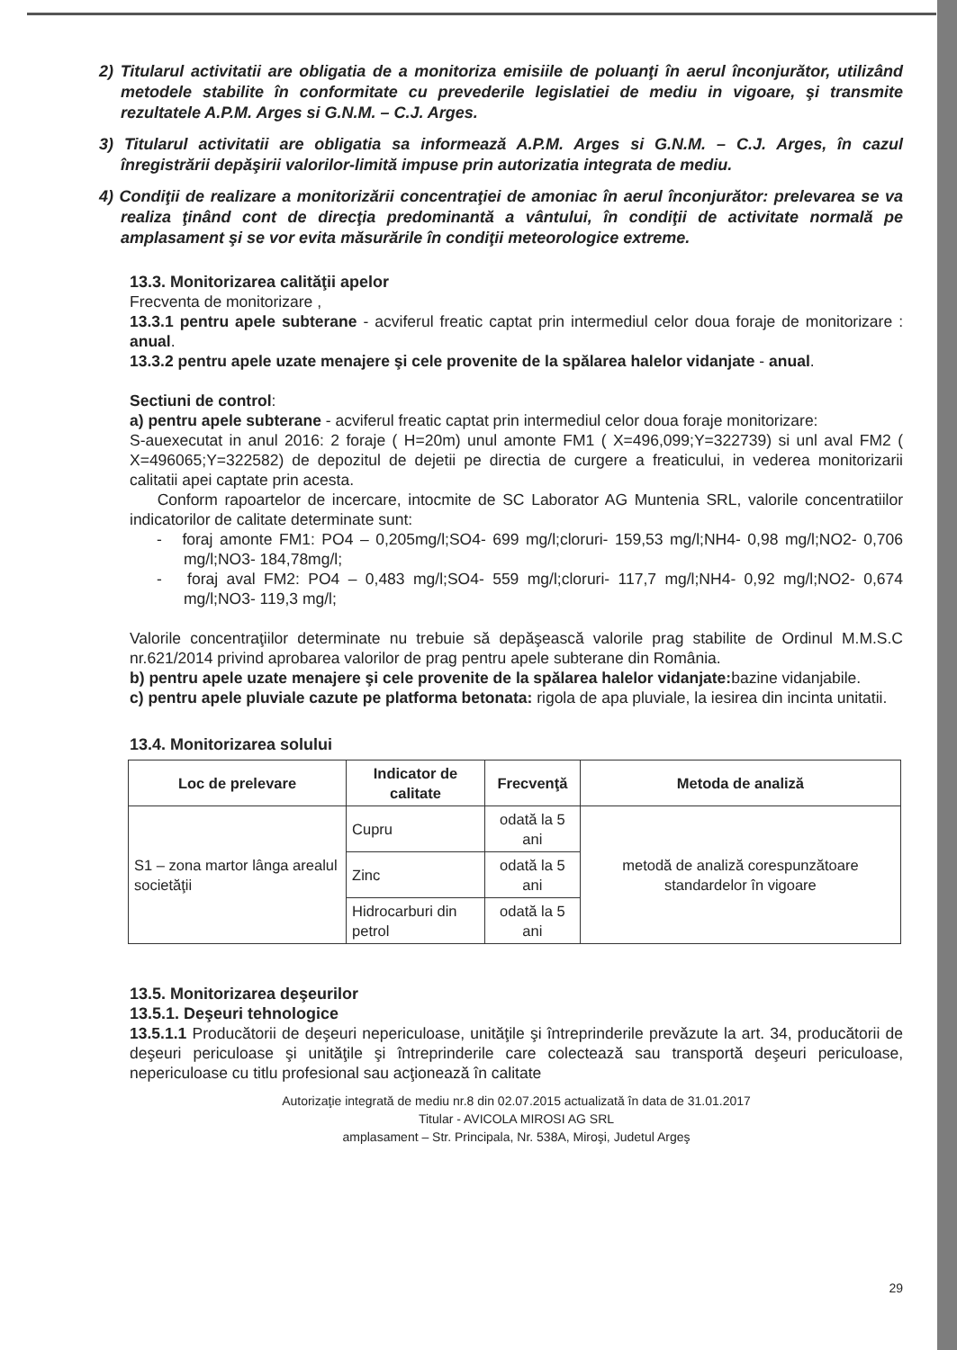2) Titularul activitatii are obligatia de a monitoriza emisiile de poluanţi în aerul înconjurător, utilizând metodele stabilite în conformitate cu prevederile legislatiei de mediu in vigoare, şi transmite rezultatele A.P.M. Arges si G.N.M. – C.J. Arges.
3) Titularul activitatii are obligatia sa informează A.P.M. Arges si G.N.M. – C.J. Arges, în cazul înregistrării depăşirii valorilor-limită impuse prin autorizatia integrata de mediu.
4) Condiţii de realizare a monitorizării concentraţiei de amoniac în aerul înconjurător: prelevarea se va realiza ţinând cont de direcţia predominantă a vântului, în condiţii de activitate normală pe amplasament şi se vor evita măsurările în condiţii meteorologice extreme.
13.3. Monitorizarea calităţii apelor
Frecventa de monitorizare ,
13.3.1 pentru apele subterane - acviferul freatic captat prin intermediul celor doua foraje de monitorizare : anual.
13.3.2 pentru apele uzate menajere şi cele provenite de la spălarea halelor vidanjate - anual.
Sectiuni de control:
a) pentru apele subterane - acviferul freatic captat prin intermediul celor doua foraje monitorizare:
S-auexecutat in anul 2016: 2 foraje ( H=20m) unul amonte FM1 ( X=496,099;Y=322739) si unl aval FM2 ( X=496065;Y=322582) de depozitul de dejetii pe directia de curgere a freaticului, in vederea monitorizarii calitatii apei captate prin acesta.
Conform rapoartelor de incercare, intocmite de SC Laborator AG Muntenia SRL, valorile concentratiilor indicatorilor de calitate determinate sunt:
- foraj amonte FM1: PO4 – 0,205mg/l;SO4- 699 mg/l;cloruri- 159,53 mg/l;NH4- 0,98 mg/l;NO2- 0,706 mg/l;NO3- 184,78mg/l;
- foraj aval FM2: PO4 – 0,483 mg/l;SO4- 559 mg/l;cloruri- 117,7 mg/l;NH4- 0,92 mg/l;NO2- 0,674 mg/l;NO3- 119,3 mg/l;
Valorile concentraţiilor determinate nu trebuie să depăşească valorile prag stabilite de Ordinul M.M.S.C nr.621/2014 privind aprobarea valorilor de prag pentru apele subterane din România.
b) pentru apele uzate menajere şi cele provenite de la spălarea halelor vidanjate: bazine vidanjabile.
c) pentru apele pluviale cazute pe platforma betonata: rigola de apa pluviale, la iesirea din incinta unitatii.
13.4. Monitorizarea solului
| Loc de prelevare | Indicator de calitate | Frecvenţă | Metoda de analiză |
| --- | --- | --- | --- |
| S1 – zona martor lânga arealul societăţii | Cupru | odată la 5 ani | metodă de analiză corespunzătoare standardelor în vigoare |
| | Zinc | odată la 5 ani | |
| | Hidrocarburi din petrol | odată la 5 ani | |
13.5. Monitorizarea deşeurilor
13.5.1. Deşeuri tehnologice
13.5.1.1 Producătorii de deşeuri nepericuloase, unităţile şi întreprinderile prevăzute la art. 34, producătorii de deşeuri periculoase şi unităţile şi întreprinderile care colectează sau transportă deşeuri periculoase, nepericuloase cu titlu profesional sau acţionează în calitate
Autorizaţie integrată de mediu nr.8 din 02.07.2015 actualizată în data de 31.01.2017
Titular - AVICOLA MIROSI AG SRL
amplasament – Str. Principala, Nr. 538A, Miroşi, Judetul Argeş
29